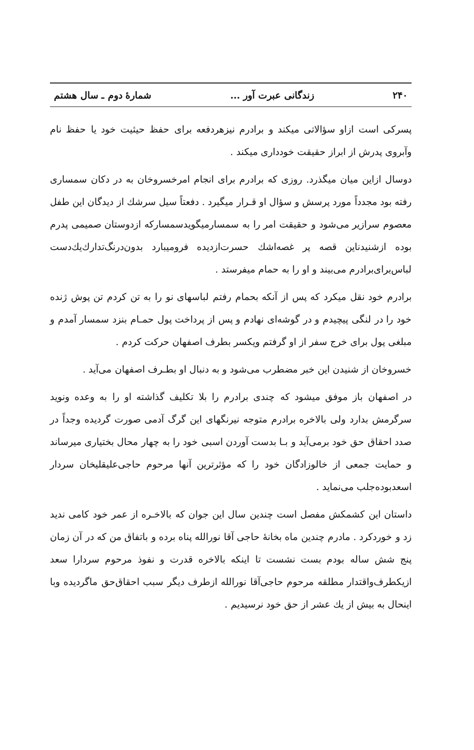۲۴۰ زندگانی عبرت آور ... شمارهٔ دوم ـ سال هشتم
پسرکی است ازاو سؤالاتی میکند و برادرم نیزهردفعه برای حفظ حیثیت خود یا حفظ نام وآبروی پدرش از ابراز حقیقت خودداری میکند .
دوسال ازاین میان میگذرد. روزی که برادرم برای انجام امرخسروخان به در دکان سمساری رفته بود مجدداً مورد پرسش و سؤال او قـرار میگیرد . دفعتاً سیل سرشك از دیدگان این طفل معصوم سرازیر می‌شود و حقیقت امر را به سمسارمیگویدسمسارکه ازدوستان صمیمی پدرم بوده ازشنیدناین قصه پر غصه‌اشك حسرت‌ازدیده فرومیبارد بدون‌درنگ‌تدارك‌یك‌دست لباس‌برای‌برادرم می‌بیند و او را به حمام میفرستد .
برادرم خود نقل میکرد که پس از آنکه بحمام رفتم لباسهای نو را به تن کردم تن پوش ژنده خود را در لنگی پیچیدم و در گوشه‌ای نهادم و پس از پرداخت پول حمـام بنزد سمسار آمدم و مبلغی پول برای خرج سفر از او گرفتم ویکسر بطرف اصفهان حرکت کردم .
خسروخان از شنیدن این خبر مضطرب می‌شود و به دنبال او بطـرف اصفهان می‌آید .
در اصفهان باز موفق میشود که چندی برادرم را بلا تکلیف گذاشته او را به وعده ونوید سرگرمش بدارد ولی بالاخره برادرم متوجه نیرنگهای این گرگ آدمی صورت گردیده وجداً در صدد احقاق حق خود برمی‌آید و بـا بدست آوردن اسبی خود را به چهار محال بختیاری میرساند و حمایت جمعی از خالوزادگان خود را که مؤثرترین آنها مرحوم حاجی‌علیقلیخان سردار اسعدبوده‌جلب می‌نماید .
داستان این کشمکش مفصل است چندین سال این جوان که بالاخـره از عمر خود کامی ندید زد و خوردکرد . مادرم چندین ماه بخانهٔ حاجی آقا نورالله پناه برده و باتفاق من که در آن زمان پنج شش ساله بودم بست نشست تا اینکه بالاخره قدرت و نفوذ مرحوم سردارا سعد ازیکطرف‌واقتدار مطلقه مرحوم حاجی‌آقا نورالله ازطرف دیگر سبب احقاق‌حق ماگردیده وبا اینحال به بیش از یك عشر از حق خود نرسیدیم .